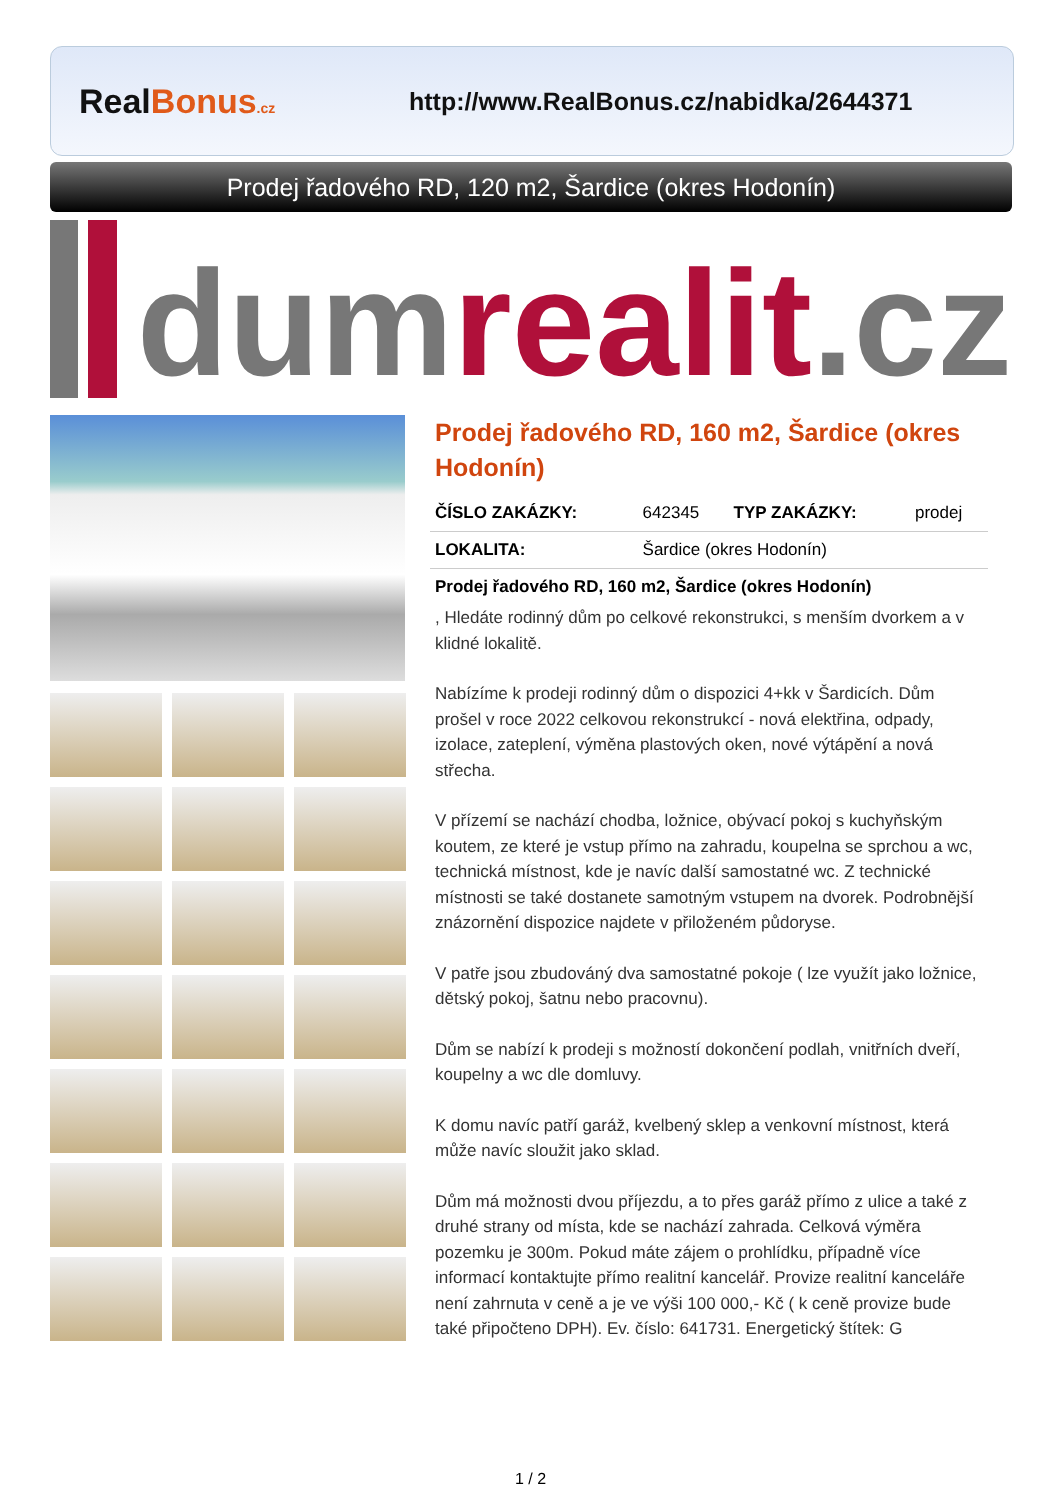RealBonus.cz
http://www.RealBonus.cz/nabidka/2644371
Prodej řadového RD, 120 m2, Šardice (okres Hodonín)
dumrealit.cz
Prodej řadového RD, 160 m2, Šardice (okres Hodonín)
| ČÍSLO ZAKÁZKY: | 642345 | TYP ZAKÁZKY: | prodej |
| LOKALITA: | Šardice (okres Hodonín) | | |
Prodej řadového RD, 160 m2, Šardice (okres Hodonín)
, Hledáte rodinný dům po celkové rekonstrukci, s menším dvorkem a v klidné lokalitě.
Nabízíme k prodeji rodinný dům o dispozici 4+kk v Šardicích. Dům prošel v roce 2022 celkovou rekonstrukcí - nová elektřina, odpady, izolace, zateplení, výměna plastových oken, nové výtápění a nová střecha.
V přízemí se nachází chodba, ložnice, obývací pokoj s kuchyňským koutem, ze které je vstup přímo na zahradu, koupelna se sprchou a wc, technická místnost, kde je navíc další samostatné wc. Z technické místnosti se také dostanete samotným vstupem na dvorek. Podrobnější znázornění dispozice najdete v přiloženém půdoryse.
V patře jsou zbudováný dva samostatné pokoje ( lze využít jako ložnice, dětský pokoj, šatnu nebo pracovnu).
Dům se nabízí k prodeji s možností dokončení podlah, vnitřních dveří, koupelny a wc dle domluvy.
K domu navíc patří garáž, kvelbený sklep a venkovní místnost, která může navíc sloužit jako sklad.
Dům má možnosti dvou příjezdu, a to přes garáž přímo z ulice a také z druhé strany od místa, kde se nachází zahrada. Celková výměra pozemku je 300m. Pokud máte zájem o prohlídku, případně více informací kontaktujte přímo realitní kancelář. Provize realitní kanceláře není zahrnuta v ceně a je ve výši 100 000,- Kč ( k ceně provize bude také připočteno DPH). Ev. číslo: 641731. Energetický štítek: G
1 / 2